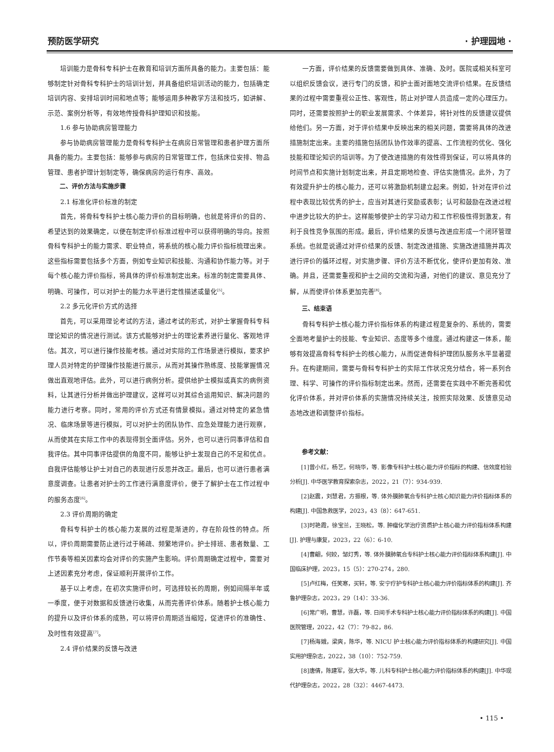预防医学研究 · 护理园地 ·
培训能力是骨科专科护士在教育和培训方面所具备的能力。主要包括：能够制定针对骨科专科护士的培训计划，并具备组织培训活动的能力，包括确定培训内容、安排培训时间和地点等；能够运用多种教学方法和技巧，如讲解、示范、案例分析等，有效地传授骨科护理知识和技能。
1.6 参与协助病房管理能力
参与协助病房管理能力是骨科专科护士在病房日常管理和患者护理方面所具备的能力。主要包括：能够参与病房的日常管理工作，包括床位安排、物品管理、患者护理计划制定等，确保病房的运行有序、高效。
二、评价方法与实施步骤
2.1 标准化评价标准的制定
首先，将骨科专科护士核心能力评价的目标明确，也就是将评价的目的、希望达到的效果确定，以便在制定评价标准过程中可以获得明确的导向。按照骨科专科护士的能力需求、职业特点，将系统的核心能力评价指标梳理出来。这些指标需要包括多个方面，例如专业知识和技能、沟通和协作能力等。对于每个核心能力评价指标，将具体的评价标准制定出来。标准的制定需要具体、明确、可操作，可以对护士的能力水平进行定性描述或量化<sup>[5]</sup>。
2.2 多元化评价方式的选择
首先，可以采用理论考试的方法，通过考试的形式，对护士掌握骨科专科理论知识的情况进行测试。该方式能够对护士的理论素养进行量化、客观地评估。其次，可以进行操作技能考核。通过对实际的工作场景进行模拟，要求护理人员对特定的护理操作技能进行展示，从而对其操作熟练度、技能掌握情况做出直观地评估。此外，可以进行病例分析。提供给护士模拟或真实的病例资料，让其进行分析并做出护理建议，这样可以对其综合运用知识、解决问题的能力进行考察。同时，常用的评价方式还有情景模拟。通过对特定的紧急情况、临床场景等进行模拟，可以对护士的团队协作、应急处理能力进行观察，从而使其在实际工作中的表现得到全面评估。另外，也可以进行同事评估和自我评估。其中同事评估提供的角度不同，能够让护士发现自己的不足和优点。自我评估能够让护士对自己的表现进行反思并改正。最后，也可以进行患者满意度调查。让患者对护士的工作进行满意度评价，便于了解护士在工作过程中的服务态度<sup>[6]</sup>。
2.3 评价周期的确定
骨科专科护士的核心能力发展的过程是渐进的，存在阶段性的特点。所以，评价周期需要防止进行过于稀疏、频繁地评价。护士排班、患者数量、工作节奏等相关因素均会对评价的实施产生影响。评价周期确定过程中，需要对上述因素充分考虑，保证顺利开展评价工作。
基于以上考虑，在初次实施评价时，可选择较长的周期，例如间隔半年或一季度，便于对数据和反馈进行收集，从而完善评价体系。随着护士核心能力的提升以及评价体系的成熟，可以将评价周期适当缩短，促进评价的准确性、及时性有效提高<sup>[7]</sup>。
2.4 评价结果的反馈与改进
一方面，评价结果的反馈需要做到具体、准确、及时。医院或相关科室可以组织反馈会议，进行专门的反馈，和护士面对面地交流评价结果。在反馈结果的过程中需要重视公正性、客观性，防止对护理人员造成一定的心理压力。同时，还需要按照护士的职业发展需求、个体差异，将针对性的反馈建议提供给他们。另一方面，对于评价结果中反映出来的相关问题，需要将具体的改进措施制定出来。主要的措施包括团队协作效率的提高、工作流程的优化、强化技能和理论知识的培训等。为了使改进措施的有效性得到保证，可以将具体的时间节点和实施计划制定出来，并且定期地检查、评估实施情况。此外，为了有效提升护士的核心能力，还可以将激励机制建立起来。例如，针对在评价过程中表现比较优秀的护士，应当对其进行奖励或表彰；认可和鼓励在改进过程中进步比较大的护士。这样能够使护士的学习动力和工作积极性得到激发，有利于良性竞争氛围的形成。最后，评价结果的反馈与改进应形成一个闭环管理系统。也就是说通过对评价结果的反馈、制定改进措施、实施改进措施并再次进行评价的循环过程，对实施步骤、评价方法不断优化，使评价更加有效、准确。并且，还需要重视和护士之间的交流和沟通，对他们的建议、意见充分了解，从而使评价体系更加完善<sup>[8]</sup>。
三、结束语
骨科专科护士核心能力评价指标体系的构建过程是复杂的、系统的，需要全面地考量护士的技能、专业知识、态度等多个维度。通过构建这一体系，能够有效提高骨科专科护士的核心能力，从而促进骨科护理团队服务水平显著提升。在构建期间，需要与骨科专科护士的实际工作状况充分结合，将一系列合理、科学、可操作的评价指标制定出来。然而，还需要在实践中不断完善和优化评价体系，并对评价体系的实施情况持续关注，按照实际效果、反馈意见动态地改进和调整评价指标。
参考文献：
[1]曾小红，杨艺，何晓华，等. 影像专科护士核心能力评价指标的构建、信效度检验分析[J]. 中华医学教育探索杂志，2022，21（7）：934-939.
[2]赵震，刘慧君，方振根，等. 体外膜肺氧合专科护士核心知识能力评价指标体系的构建[J]. 中国急救医学，2023，43（8）：647-651.
[3]时艳霞，徐宝兰，王晓松，等. 肿瘤化学治疗资质护士核心能力评价指标体系构建[J]. 护理与康复，2023，22（6）：6-10.
[4]曹翩，何姣，邹灯秀，等. 体外膜肺氧合专科护士核心能力评价指标体系构建[J]. 中国临床护理，2023，15（5）：270-274，280.
[5]卢红梅，任笑寒，买轩，等. 安宁疗护专科护士核心能力评价指标体系的构建[J]. 齐鲁护理杂志，2023，29（14）：33-36.
[6]常广明，曹慧，许磊，等. 日间手术专科护士核心能力评价指标体系的构建[J]. 中国医院管理，2022，42（7）：79-82，86.
[7]杨海娥，梁爽，陈华，等. NICU 护士核心能力评价指标体系的构建研究[J]. 中国实用护理杂志，2022，38（10）：752-759.
[8]唐倩，陈建军，张大华，等. 儿科专科护士核心能力评价指标体系的构建[J]. 中华现代护理杂志，2022，28（32）：4467-4473.
• 115 •